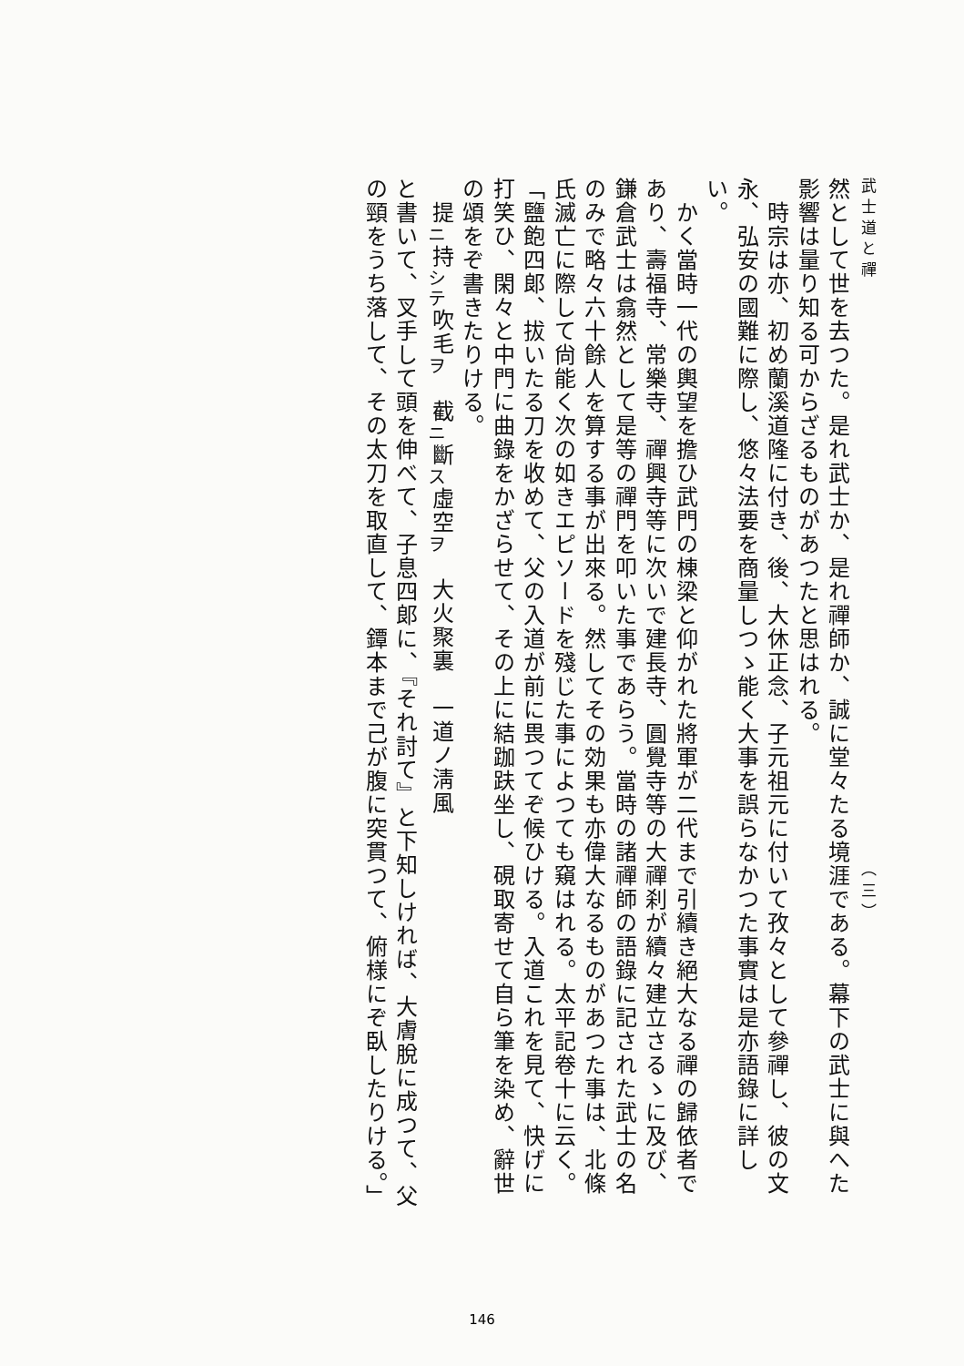武士道と禪　　　　　　　　　　　　　　　　　　　　　　　　　　　　（三）
然として世を去つた。是れ武士か、是れ禪師か、誠に堂々たる境涯である。幕下の武士に與へた影響は量り知る可からざるものがあつたと思はれる。
　時宗は亦、初め蘭溪道隆に付き、後、大休正念、子元祖元に付いて孜々として參禪し、彼の文永、弘安の國難に際し、悠々法要を商量しつゝ能く大事を誤らなかつた事實は是亦語錄に詳しい。
　かく當時一代の輿望を擔ひ武門の棟梁と仰がれた將軍が二代まで引續き絕大なる禪の歸依者であり、壽福寺、常樂寺、禪興寺等に次いで建長寺、圓覺寺等の大禪刹が續々建立さるゝに及び、鎌倉武士は翕然として是等の禪門を叩いた事であらう。當時の諸禪師の語錄に記された武士の名のみで略々六十餘人を算する事が出來る。然してその効果も亦偉大なるものがあつた事は、北條氏滅亡に際して尙能く次の如きエピソードを殘じた事によつても窺はれる。太平記卷十に云く。
「鹽飽四郞、拔いたる刀を收めて、父の入道が前に畏つてぞ候ひける。入道これを見て、快げに打笑ひ、閑々と中門に曲錄をかざらせて、その上に結跏趺坐し、硯取寄せて自ら筆を染め、辭世の頌をぞ書きたりける。
　提<sub>ニ</sub>持<sub>シテ</sub>吹毛<sub>ヲ</sub>　截<sub>ニ</sub>斷<sub>ス</sub>虛空<sub>ヲ</sub>　大火聚裏　一道ノ淸風
と書いて、叉手して頭を伸べて、子息四郞に、『それ討て』と下知しければ、大膚脫に成つて、父の頸をうち落して、その太刀を取直して、鐔本まで己が腹に突貫つて、俯様にぞ臥したりける。」
146